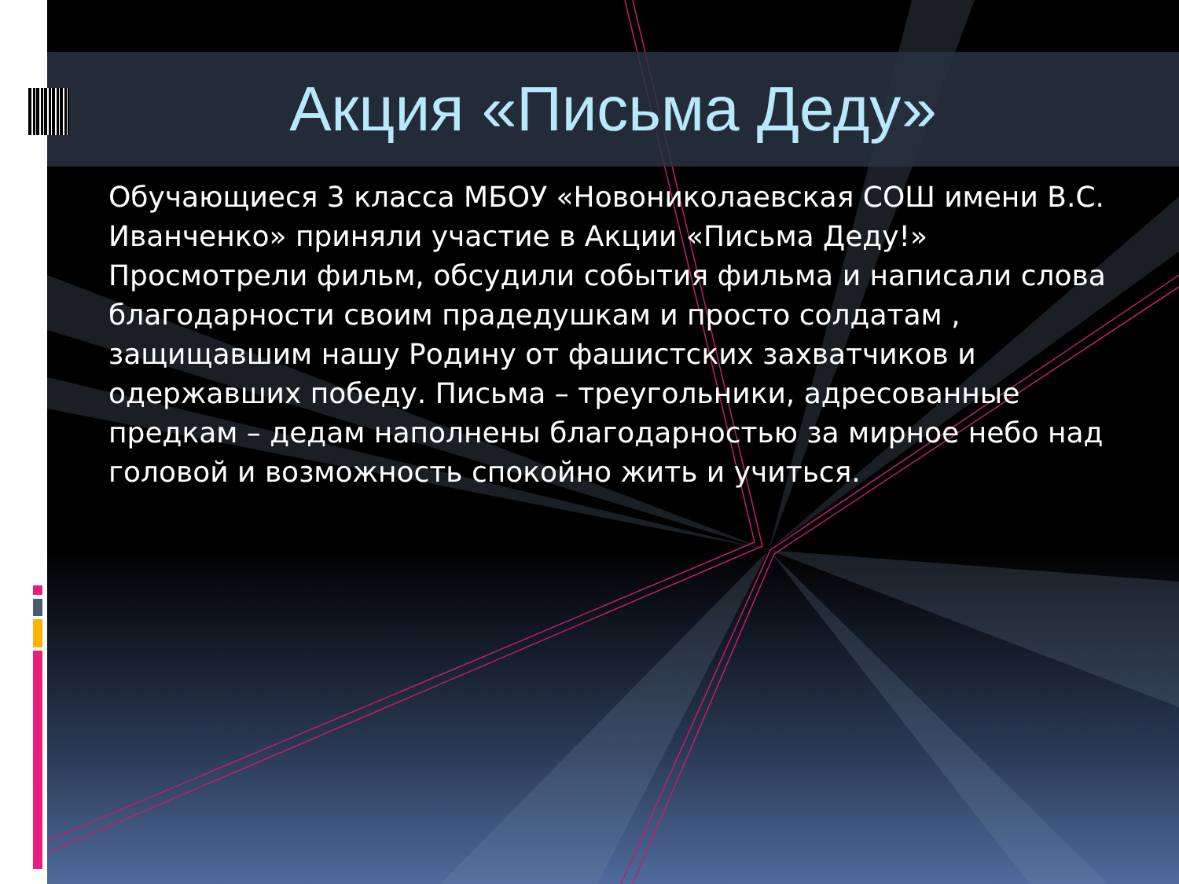Акция «Письма Деду»
Обучающиеся 3 класса МБОУ «Новониколаевская СОШ имени В.С. Иванченко» приняли участие в Акции «Письма Деду!» Просмотрели фильм, обсудили события фильма и написали слова благодарности своим прадедушкам и просто солдатам , защищавшим нашу Родину от фашистских захватчиков и одержавших победу. Письма – треугольники, адресованные предкам – дедам наполнены благодарностью за мирное небо над головой и возможность спокойно жить и учиться.